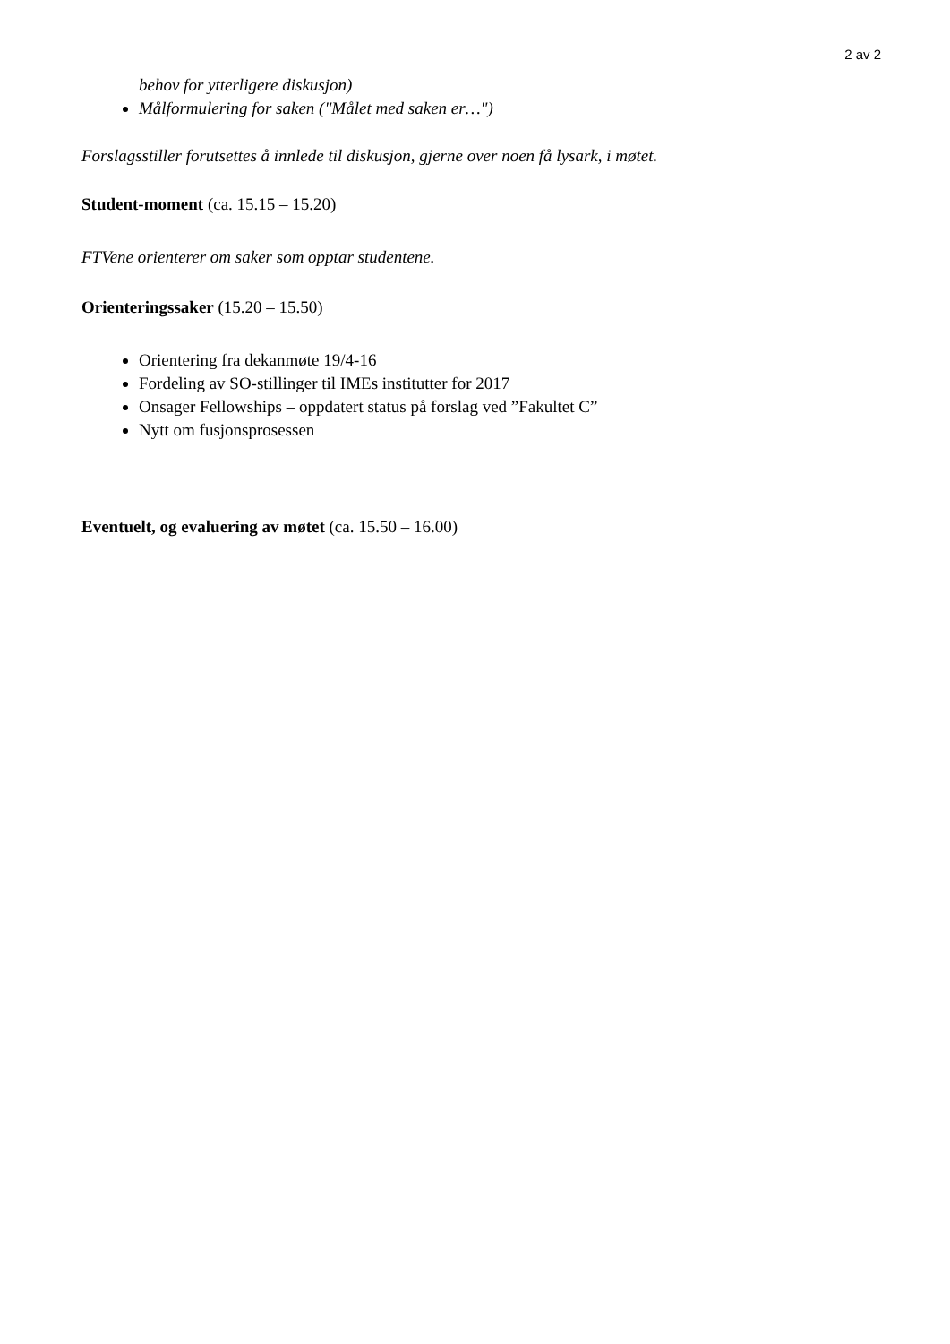2 av 2
behov for ytterligere diskusjon)
Målformulering for saken ("Målet med saken er…")
Forslagsstiller forutsettes å innlede til diskusjon, gjerne over noen få lysark, i møtet.
Student-moment (ca. 15.15 – 15.20)
FTVene orienterer om saker som opptar studentene.
Orienteringssaker (15.20 – 15.50)
Orientering fra dekanmøte 19/4-16
Fordeling av SO-stillinger til IMEs institutter for 2017
Onsager Fellowships – oppdatert status på forslag ved ”Fakultet C”
Nytt om fusjonsprosessen
Eventuelt, og evaluering av møtet (ca. 15.50 – 16.00)